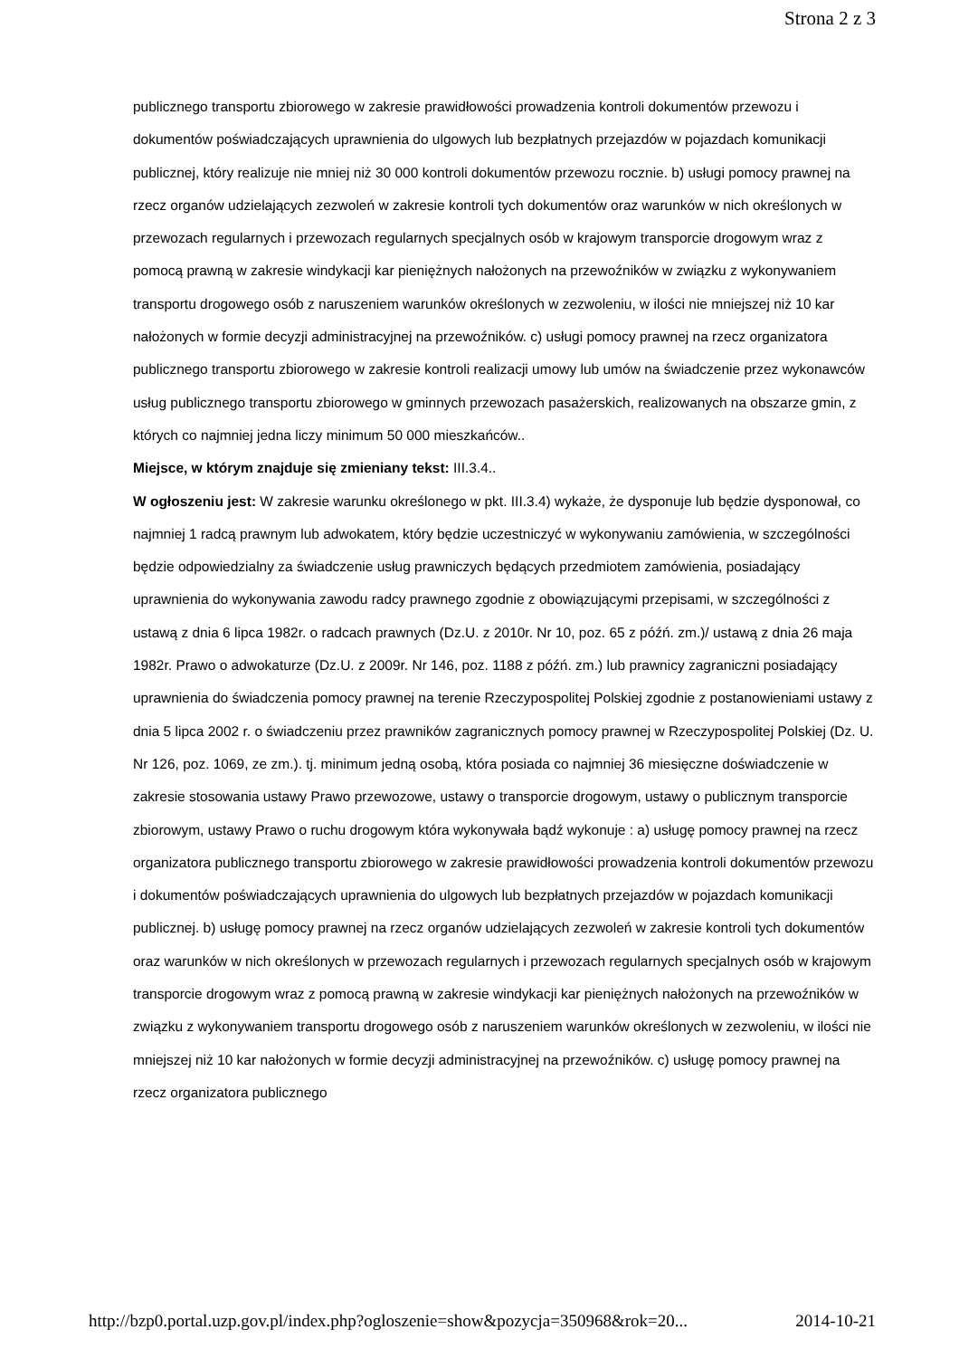Strona 2 z 3
publicznego transportu zbiorowego w zakresie prawidłowości prowadzenia kontroli dokumentów przewozu i dokumentów poświadczających uprawnienia do ulgowych lub bezpłatnych przejazdów w pojazdach komunikacji publicznej, który realizuje nie mniej niż 30 000 kontroli dokumentów przewozu rocznie. b) usługi pomocy prawnej na rzecz organów udzielających zezwoleń w zakresie kontroli tych dokumentów oraz warunków w nich określonych w przewozach regularnych i przewozach regularnych specjalnych osób w krajowym transporcie drogowym wraz z pomocą prawną w zakresie windykacji kar pieniężnych nałożonych na przewoźników w związku z wykonywaniem transportu drogowego osób z naruszeniem warunków określonych w zezwoleniu, w ilości nie mniejszej niż 10 kar nałożonych w formie decyzji administracyjnej na przewoźników. c) usługi pomocy prawnej na rzecz organizatora publicznego transportu zbiorowego w zakresie kontroli realizacji umowy lub umów na świadczenie przez wykonawców usług publicznego transportu zbiorowego w gminnych przewozach pasażerskich, realizowanych na obszarze gmin, z których co najmniej jedna liczy minimum 50 000 mieszkańców..
Miejsce, w którym znajduje się zmieniany tekst: III.3.4..
W ogłoszeniu jest: W zakresie warunku określonego w pkt. III.3.4) wykaże, że dysponuje lub będzie dysponował, co najmniej 1 radcą prawnym lub adwokatem, który będzie uczestniczyć w wykonywaniu zamówienia, w szczególności będzie odpowiedzialny za świadczenie usług prawniczych będących przedmiotem zamówienia, posiadający uprawnienia do wykonywania zawodu radcy prawnego zgodnie z obowiązującymi przepisami, w szczególności z ustawą z dnia 6 lipca 1982r. o radcach prawnych (Dz.U. z 2010r. Nr 10, poz. 65 z późń. zm.)/ ustawą z dnia 26 maja 1982r. Prawo o adwokaturze (Dz.U. z 2009r. Nr 146, poz. 1188 z późń. zm.) lub prawnicy zagraniczni posiadający uprawnienia do świadczenia pomocy prawnej na terenie Rzeczypospolitej Polskiej zgodnie z postanowieniami ustawy z dnia 5 lipca 2002 r. o świadczeniu przez prawników zagranicznych pomocy prawnej w Rzeczypospolitej Polskiej (Dz. U. Nr 126, poz. 1069, ze zm.). tj. minimum jedną osobą, która posiada co najmniej 36 miesięczne doświadczenie w zakresie stosowania ustawy Prawo przewozowe, ustawy o transporcie drogowym, ustawy o publicznym transporcie zbiorowym, ustawy Prawo o ruchu drogowym która wykonywała bądź wykonuje : a) usługę pomocy prawnej na rzecz organizatora publicznego transportu zbiorowego w zakresie prawidłowości prowadzenia kontroli dokumentów przewozu i dokumentów poświadczających uprawnienia do ulgowych lub bezpłatnych przejazdów w pojazdach komunikacji publicznej. b) usługę pomocy prawnej na rzecz organów udzielających zezwoleń w zakresie kontroli tych dokumentów oraz warunków w nich określonych w przewozach regularnych i przewozach regularnych specjalnych osób w krajowym transporcie drogowym wraz z pomocą prawną w zakresie windykacji kar pieniężnych nałożonych na przewoźników w związku z wykonywaniem transportu drogowego osób z naruszeniem warunków określonych w zezwoleniu, w ilości nie mniejszej niż 10 kar nałożonych w formie decyzji administracyjnej na przewoźników. c) usługę pomocy prawnej na rzecz organizatora publicznego
http://bzp0.portal.uzp.gov.pl/index.php?ogloszenie=show&pozycja=350968&rok=20... 2014-10-21